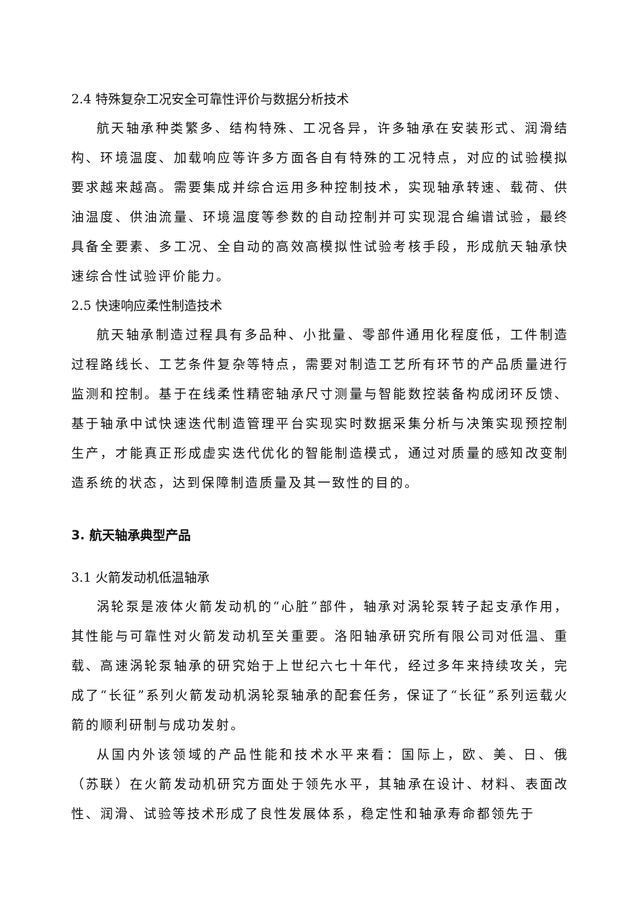2.4 特殊复杂工况安全可靠性评价与数据分析技术
航天轴承种类繁多、结构特殊、工况各异，许多轴承在安装形式、润滑结构、环境温度、加载响应等许多方面各自有特殊的工况特点，对应的试验模拟要求越来越高。需要集成并综合运用多种控制技术，实现轴承转速、载荷、供油温度、供油流量、环境温度等参数的自动控制并可实现混合编谱试验，最终具备全要素、多工况、全自动的高效高模拟性试验考核手段，形成航天轴承快速综合性试验评价能力。
2.5 快速响应柔性制造技术
航天轴承制造过程具有多品种、小批量、零部件通用化程度低，工件制造过程路线长、工艺条件复杂等特点，需要对制造工艺所有环节的产品质量进行监测和控制。基于在线柔性精密轴承尺寸测量与智能数控装备构成闭环反馈、基于轴承中试快速迭代制造管理平台实现实时数据采集分析与决策实现预控制生产，才能真正形成虚实迭代优化的智能制造模式，通过对质量的感知改变制造系统的状态，达到保障制造质量及其一致性的目的。
3. 航天轴承典型产品
3.1 火箭发动机低温轴承
涡轮泵是液体火箭发动机的“心脏”部件，轴承对涡轮泵转子起支承作用，其性能与可靠性对火箭发动机至关重要。洛阳轴承研究所有限公司对低温、重载、高速涡轮泵轴承的研究始于上世纪六七十年代，经过多年来持续攻关，完成了“长征”系列火箭发动机涡轮泵轴承的配套任务，保证了“长征”系列运载火箭的顺利研制与成功发射。
从国内外该领域的产品性能和技术水平来看：国际上，欧、美、日、俄（苏联）在火箭发动机研究方面处于领先水平，其轴承在设计、材料、表面改性、润滑、试验等技术形成了良性发展体系，稳定性和轴承寿命都领先于